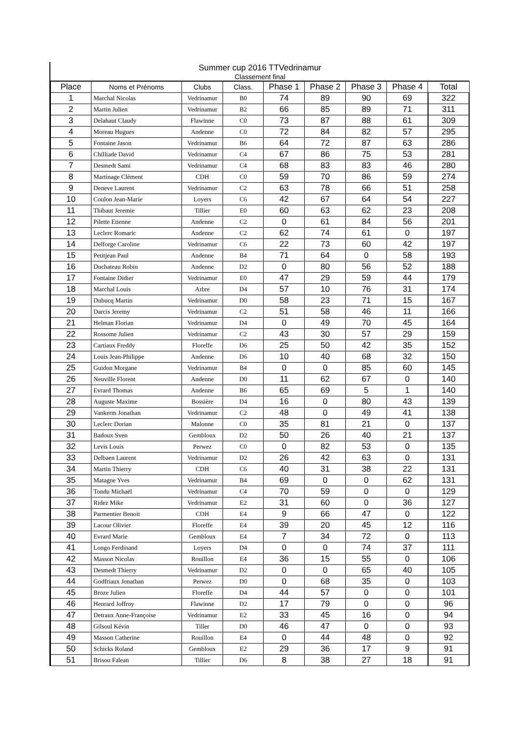Summer cup 2016 TTVedrinamur
Classement final
| Place | Noms et Prénoms | Clubs | Class. | Phase 1 | Phase 2 | Phase 3 | Phase 4 | Total |
| --- | --- | --- | --- | --- | --- | --- | --- | --- |
| 1 | Marchal Nicolas | Vedrinamur | B0 | 74 | 89 | 90 | 69 | 322 |
| 2 | Martin Julien | Vedrinamur | B2 | 66 | 85 | 89 | 71 | 311 |
| 3 | Delahaut Claudy | Flawinne | C0 | 73 | 87 | 88 | 61 | 309 |
| 4 | Moreau Hugues | Andenne | C0 | 72 | 84 | 82 | 57 | 295 |
| 5 | Fontaine Jason | Vedrinamur | B6 | 64 | 72 | 87 | 63 | 286 |
| 6 | Chilliade David | Vedrinamur | C4 | 67 | 86 | 75 | 53 | 281 |
| 7 | Desmedt Sami | Vedrinamur | C4 | 68 | 83 | 83 | 46 | 280 |
| 8 | Martinage Clément | CDH | C0 | 59 | 70 | 86 | 59 | 274 |
| 9 | Deneve Laurent | Vedrinamur | C2 | 63 | 78 | 66 | 51 | 258 |
| 10 | Coulon Jean-Marie | Loyers | C6 | 42 | 67 | 64 | 54 | 227 |
| 11 | Thibaut Jeremie | Tillier | E0 | 60 | 63 | 62 | 23 | 208 |
| 12 | Pilette Etienne | Andenne | C2 | 0 | 61 | 84 | 56 | 201 |
| 13 | Leclerc Romaric | Andenne | C2 | 62 | 74 | 61 | 0 | 197 |
| 14 | Delforge Caroline | Vedrinamur | C6 | 22 | 73 | 60 | 42 | 197 |
| 15 | Petitjean Paul | Andenne | B4 | 71 | 64 | 0 | 58 | 193 |
| 16 | Duchateau Robin | Andenne | D2 | 0 | 80 | 56 | 52 | 188 |
| 17 | Fontaine Didier | Vedrinamur | E0 | 47 | 29 | 59 | 44 | 179 |
| 18 | Marchal Louis | Arbre | D4 | 57 | 10 | 76 | 31 | 174 |
| 19 | Dubucq Martin | Vedrinamur | D0 | 58 | 23 | 71 | 15 | 167 |
| 20 | Darcis Jeremy | Vedrinamur | C2 | 51 | 58 | 46 | 11 | 166 |
| 21 | Helman Florian | Vedrinamur | D4 | 0 | 49 | 70 | 45 | 164 |
| 22 | Rossome Julien | Vedrinamur | C2 | 43 | 30 | 57 | 29 | 159 |
| 23 | Cartiaux Freddy | Floreffe | D6 | 25 | 50 | 42 | 35 | 152 |
| 24 | Louis Jean-Philippe | Andenne | D6 | 10 | 40 | 68 | 32 | 150 |
| 25 | Guidon Morgane | Vedrinamur | B4 | 0 | 0 | 85 | 60 | 145 |
| 26 | Neuville Florent | Andenne | D0 | 11 | 62 | 67 | 0 | 140 |
| 27 | Evrard Thomas | Andenne | B6 | 65 | 69 | 5 | 1 | 140 |
| 28 | Auguste Maxime | Bossière | D4 | 16 | 0 | 80 | 43 | 139 |
| 29 | Vankerm Jonathan | Vedrinamur | C2 | 48 | 0 | 49 | 41 | 138 |
| 30 | Leclerc Dorian | Malonne | C0 | 35 | 81 | 21 | 0 | 137 |
| 31 | Badoux Sven | Gembloux | D2 | 50 | 26 | 40 | 21 | 137 |
| 32 | Levis Louis | Perwez | C0 | 0 | 82 | 53 | 0 | 135 |
| 33 | Delbaen Laurent | Vedrinamur | D2 | 26 | 42 | 63 | 0 | 131 |
| 34 | Martin Thierry | CDH | C6 | 40 | 31 | 38 | 22 | 131 |
| 35 | Matagne Yves | Vedrinamur | B4 | 69 | 0 | 0 | 62 | 131 |
| 36 | Tondu Michaël | Vedrinamur | C4 | 70 | 59 | 0 | 0 | 129 |
| 37 | Ridez Mike | Vedrinamur | E2 | 31 | 60 | 0 | 36 | 127 |
| 38 | Parmentier Benoit | CDH | E4 | 9 | 66 | 47 | 0 | 122 |
| 39 | Lacour Olivier | Floreffe | E4 | 39 | 20 | 45 | 12 | 116 |
| 40 | Evrard Marie | Gembloux | E4 | 7 | 34 | 72 | 0 | 113 |
| 41 | Longo Ferdinand | Loyers | D4 | 0 | 0 | 74 | 37 | 111 |
| 42 | Masson Nicolas | Rouillon | E4 | 36 | 15 | 55 | 0 | 106 |
| 43 | Desmedt Thierry | Vedrinamur | D2 | 0 | 0 | 65 | 40 | 105 |
| 44 | Godfriaux Jonathan | Perwez | D0 | 0 | 68 | 35 | 0 | 103 |
| 45 | Broze Julien | Floreffe | D4 | 44 | 57 | 0 | 0 | 101 |
| 46 | Henrard Joffroy | Flawinne | D2 | 17 | 79 | 0 | 0 | 96 |
| 47 | Detraux Anne-Françoise | Vedrinamur | E2 | 33 | 45 | 16 | 0 | 94 |
| 48 | Gilsoul Kévin | Tiller | D0 | 46 | 47 | 0 | 0 | 93 |
| 49 | Masson Catherine | Rouillon | E4 | 0 | 44 | 48 | 0 | 92 |
| 50 | Schicks Roland | Gembloux | E2 | 29 | 36 | 17 | 9 | 91 |
| 51 | Brisou Falean | Tillier | D6 | 8 | 38 | 27 | 18 | 91 |